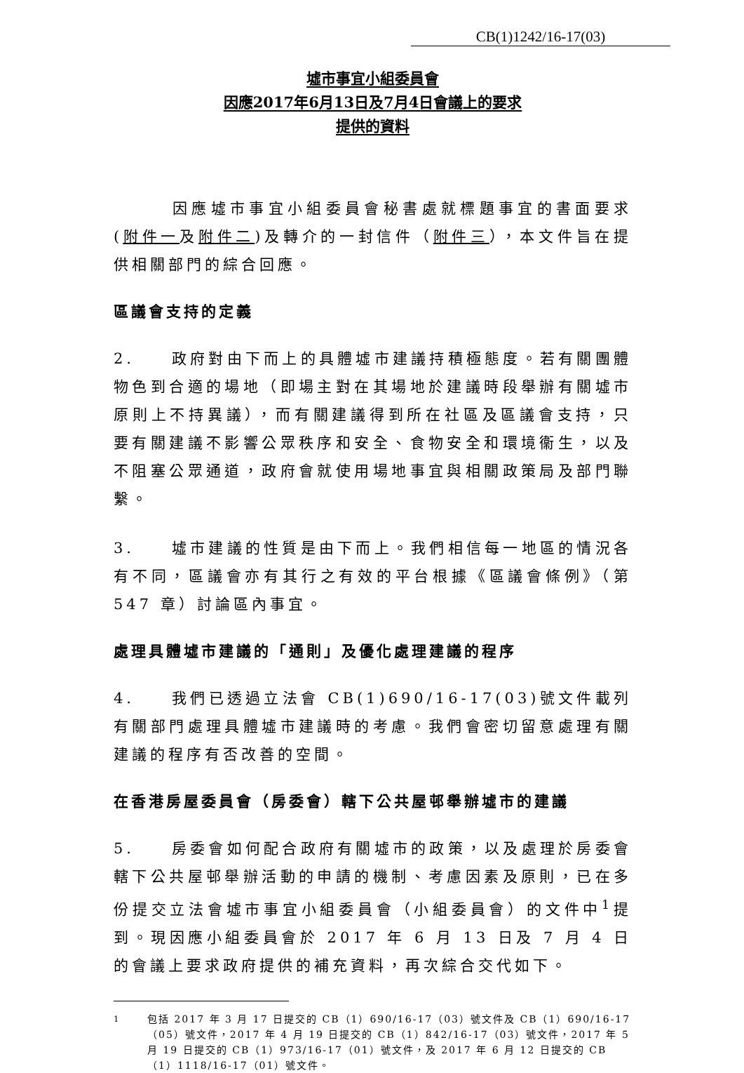CB(1)1242/16-17(03)
墟市事宜小組委員會
因應2017年6月13日及7月4日會議上的要求
提供的資料
因應墟市事宜小組委員會秘書處就標題事宜的書面要求(附件一及附件二)及轉介的一封信件（附件三），本文件旨在提供相關部門的綜合回應。
區議會支持的定義
2.　　政府對由下而上的具體墟市建議持積極態度。若有關團體物色到合適的場地（即場主對在其場地於建議時段舉辦有關墟市原則上不持異議），而有關建議得到所在社區及區議會支持，只要有關建議不影響公眾秩序和安全、食物安全和環境衞生，以及不阻塞公眾通道，政府會就使用場地事宜與相關政策局及部門聯繫。
3.　　墟市建議的性質是由下而上。我們相信每一地區的情況各有不同，區議會亦有其行之有效的平台根據《區議會條例》（第 547 章）討論區內事宜。
處理具體墟市建議的「通則」及優化處理建議的程序
4.　　我們已透過立法會 CB(1)690/16-17(03)號文件載列有關部門處理具體墟市建議時的考慮。我們會密切留意處理有關建議的程序有否改善的空間。
在香港房屋委員會（房委會）轄下公共屋邨舉辦墟市的建議
5.　　房委會如何配合政府有關墟市的政策，以及處理於房委會轄下公共屋邨舉辦活動的申請的機制、考慮因素及原則，已在多份提交立法會墟市事宜小組委員會（小組委員會）的文件中<sup>1</sup>提到。現因應小組委員會於 2017 年 6 月 13 日及 7 月 4 日的會議上要求政府提供的補充資料，再次綜合交代如下。
<sup>1</sup> 包括 2017 年 3 月 17 日提交的 CB（1）690/16-17（03）號文件及 CB（1）690/16-17（05）號文件，2017 年 4 月 19 日提交的 CB（1）842/16-17（03）號文件，2017 年 5 月 19 日提交的 CB（1）973/16-17（01）號文件，及 2017 年 6 月 12 日提交的 CB（1）1118/16-17（01）號文件。